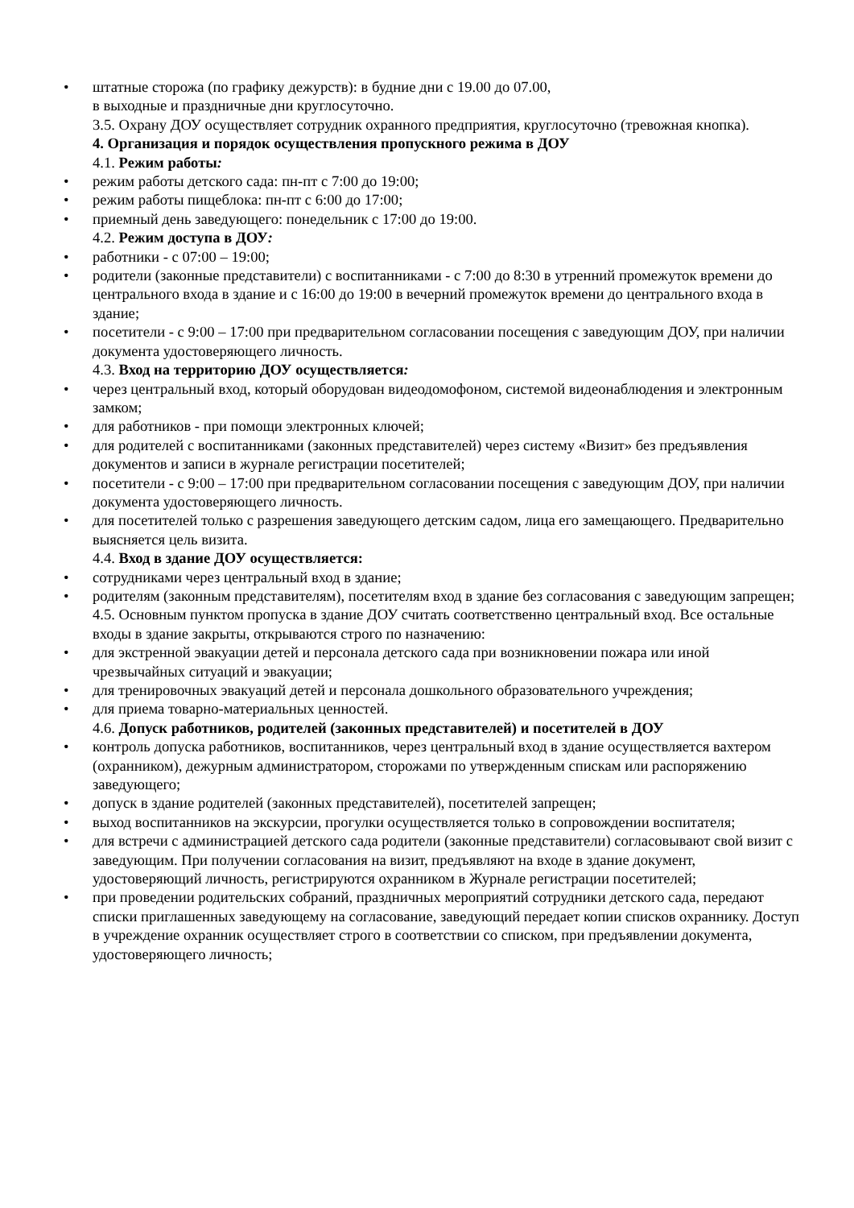• штатные сторожа (по графику дежурств): в будние дни с 19.00 до 07.00,
в выходные и праздничные дни круглосуточно.
3.5. Охрану ДОУ осуществляет сотрудник охранного предприятия, круглосуточно (тревожная кнопка).
4. Организация и порядок осуществления пропускного режима в ДОУ
4.1. Режим работы:
• режим работы детского сада: пн-пт с 7:00 до 19:00;
• режим работы пищеблока: пн-пт с 6:00 до 17:00;
• приемный день заведующего: понедельник с 17:00 до 19:00.
4.2. Режим доступа в ДОУ:
• работники - с 07:00 – 19:00;
• родители (законные представители) с воспитанниками - с 7:00 до 8:30 в утренний промежуток времени до центрального входа в здание и с 16:00 до 19:00 в вечерний промежуток времени до центрального входа в здание;
• посетители - с 9:00 – 17:00 при предварительном согласовании посещения с заведующим ДОУ, при наличии документа удостоверяющего личность.
4.3. Вход на территорию ДОУ осуществляется:
• через центральный вход, который оборудован видеодомофоном, системой видеонаблюдения и электронным замком;
• для работников - при помощи электронных ключей;
• для родителей с воспитанниками (законных представителей) через систему «Визит» без предъявления документов и записи в журнале регистрации посетителей;
• посетители - с 9:00 – 17:00 при предварительном согласовании посещения с заведующим ДОУ, при наличии документа удостоверяющего личность.
• для посетителей только с разрешения заведующего детским садом, лица его замещающего. Предварительно выясняется цель визита.
4.4. Вход в здание ДОУ осуществляется:
• сотрудниками через центральный вход в здание;
• родителям (законным представителям), посетителям вход в здание без согласования с заведующим запрещен;
4.5. Основным пунктом пропуска в здание ДОУ считать соответственно центральный вход. Все остальные входы в здание закрыты, открываются строго по назначению:
• для экстренной эвакуации детей и персонала детского сада при возникновении пожара или иной чрезвычайных ситуаций и эвакуации;
• для тренировочных эвакуаций детей и персонала дошкольного образовательного учреждения;
• для приема товарно-материальных ценностей.
4.6. Допуск работников, родителей (законных представителей) и посетителей в ДОУ
• контроль допуска работников, воспитанников, через центральный вход в здание осуществляется вахтером (охранником), дежурным администратором, сторожами по утвержденным спискам или распоряжению заведующего;
• допуск в здание родителей (законных представителей), посетителей запрещен;
• выход воспитанников на экскурсии, прогулки осуществляется только в сопровождении воспитателя;
• для встречи с администрацией детского сада родители (законные представители) согласовывают свой визит с заведующим. При получении согласования на визит, предъявляют на входе в здание документ, удостоверяющий личность, регистрируются охранником в Журнале регистрации посетителей;
• при проведении родительских собраний, праздничных мероприятий сотрудники детского сада, передают списки приглашенных заведующему на согласование, заведующий передает копии списков охраннику. Доступ в учреждение охранник осуществляет строго в соответствии со списком, при предъявлении документа, удостоверяющего личность;